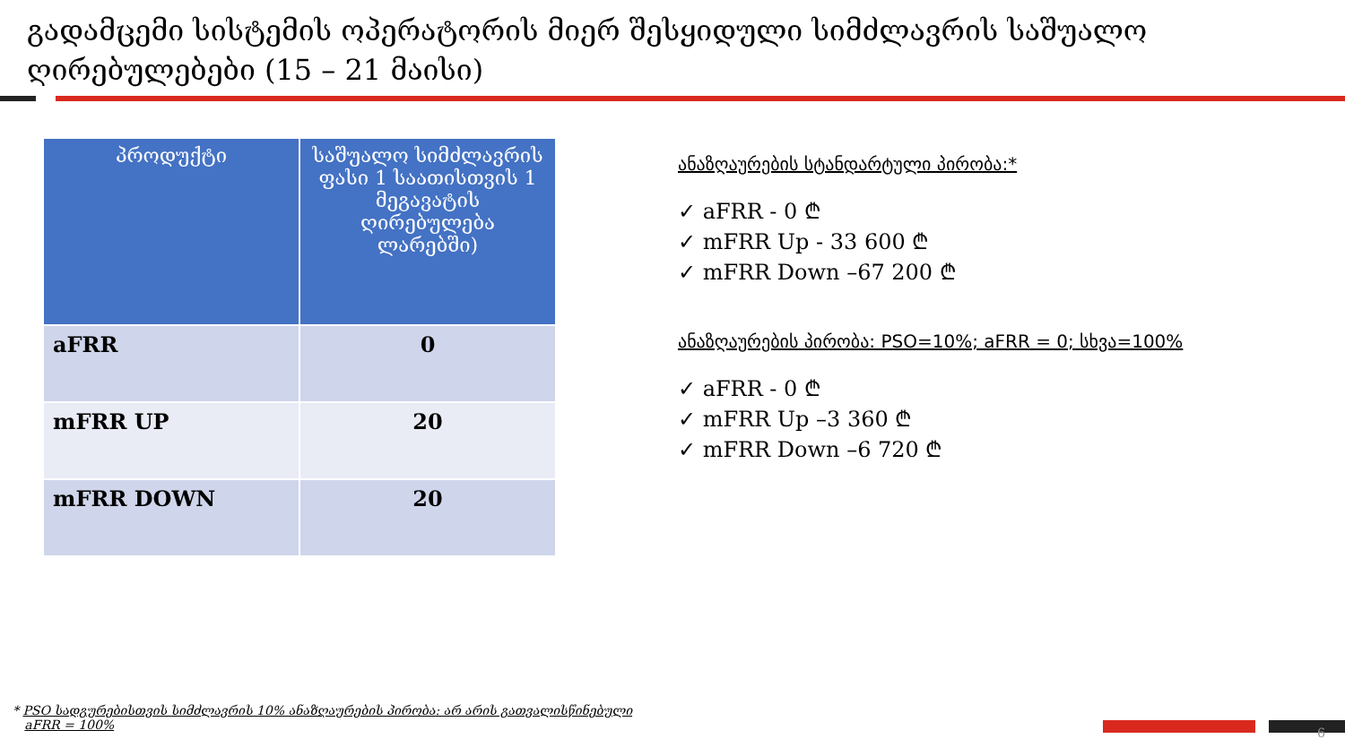გადამცემი სისტემის ოპერატორის მიერ შესყიდული სიმძლავრის საშუალო ღირებულებები (15 – 21 მაისი)
| პროდუქტი | საშუალო სიმძლავრის ფასი 1 საათისთვის 1 მეგავატის ღირებულება ლარებში) |
| --- | --- |
| aFRR | 0 |
| mFRR UP | 20 |
| mFRR DOWN | 20 |
ანაზღაურების სტანდარტული პირობა:*
✓ aFRR - 0 ₾
✓ mFRR Up - 33 600 ₾
✓ mFRR Down –67 200 ₾
ანაზღაურების პირობა: PSO=10%; aFRR = 0; სხვა=100%
✓ aFRR - 0 ₾
✓ mFRR Up –3 360 ₾
✓ mFRR Down –6 720 ₾
* PSO სადგურებისთვის სიმძლავრის 10% ანაზღაურების პირობა: არ არის გათვალისწინებული
aFRR = 100%
6